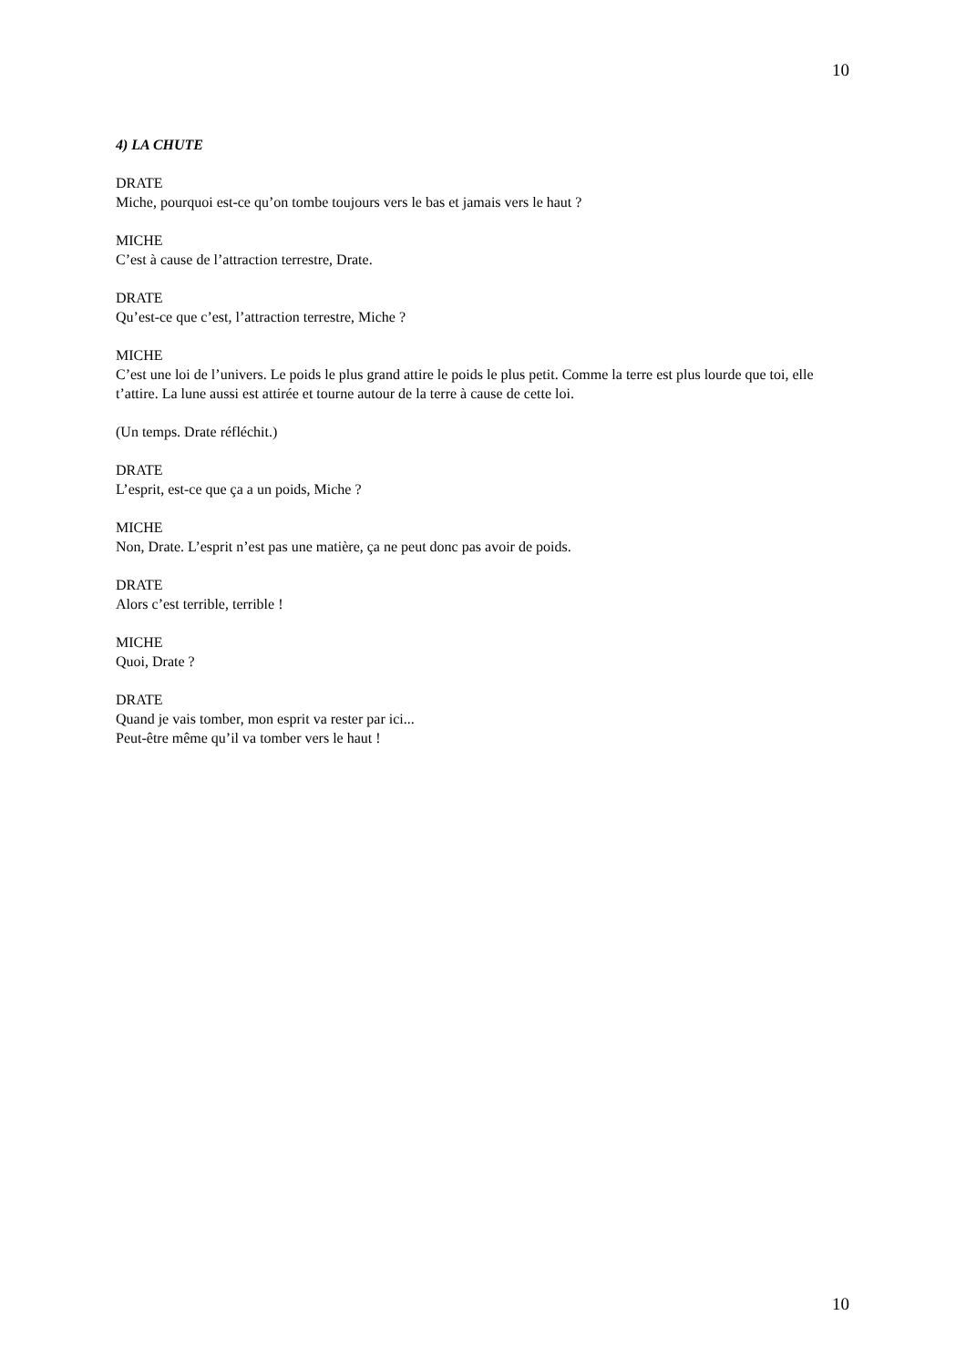10
4) LA CHUTE
DRATE
Miche, pourquoi est-ce qu’on tombe toujours vers le bas et jamais vers le haut ?
MICHE
C’est à cause de l’attraction terrestre, Drate.
DRATE
Qu’est-ce que c’est, l’attraction terrestre, Miche ?
MICHE
C’est une loi de l’univers. Le poids le plus grand attire le poids le plus petit. Comme la terre est plus lourde que toi, elle t’attire. La lune aussi est attirée et tourne autour de la terre à cause de cette loi.
(Un temps. Drate réfléchit.)
DRATE
L’esprit, est-ce que ça a un poids, Miche ?
MICHE
Non, Drate. L’esprit n’est pas une matière, ça ne peut donc pas avoir de poids.
DRATE
Alors c’est terrible, terrible !
MICHE
Quoi, Drate ?
DRATE
Quand je vais tomber, mon esprit va rester par ici...
Peut-être même qu’il va tomber vers le haut !
10